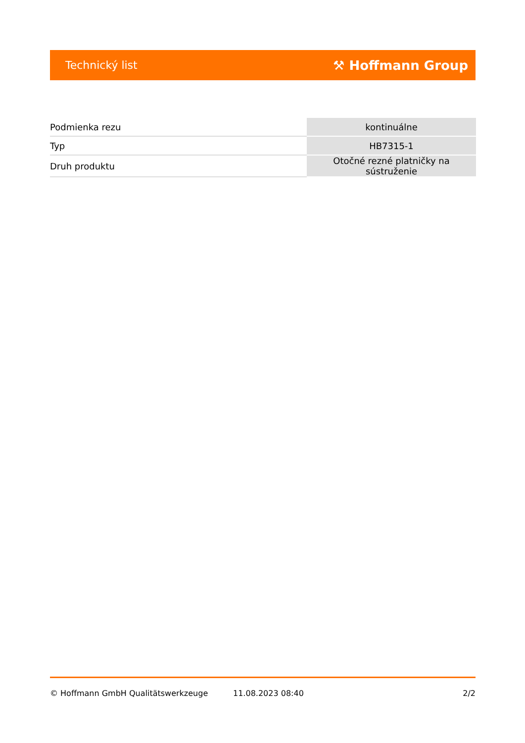Technický list ⚒ Hoffmann Group
| Podmienka rezu | kontinuálne |
| Typ | HB7315-1 |
| Druh produktu | Otočné rezné platničky na sústruženie |
© Hoffmann GmbH Qualitätswerkzeuge 11.08.2023 08:40 2/2